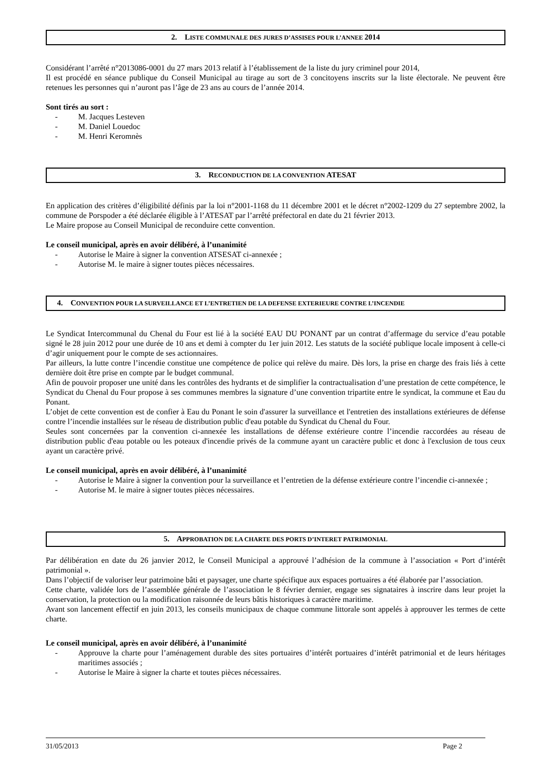2. LISTE COMMUNALE DES JURES D’ASSISES POUR L’ANNEE 2014
Considérant l’arrêté n°2013086-0001 du 27 mars 2013 relatif à l’établissement de la liste du jury criminel pour 2014,
Il est procédé en séance publique du Conseil Municipal au tirage au sort de 3 concitoyens inscrits sur la liste électorale. Ne peuvent être retenues les personnes qui n’auront pas l’âge de 23 ans au cours de l’année 2014.
Sont tirés au sort :
- M. Jacques Lesteven
- M. Daniel Louedoc
- M. Henri Keromnès
3. RECONDUCTION DE LA CONVENTION ATESAT
En application des critères d’éligibilité définis par la loi n°2001-1168 du 11 décembre 2001 et le décret n°2002-1209 du 27 septembre 2002, la commune de Porspoder a été déclarée éligible à l’ATESAT par l’arrêté préfectoral en date du 21 février 2013.
Le Maire propose au Conseil Municipal de reconduire cette convention.
Le conseil municipal, après en avoir délibéré, à l’unanimité
- Autorise le Maire à signer la convention ATSESAT ci-annexée ;
- Autorise M. le maire à signer toutes pièces nécessaires.
4. CONVENTION POUR LA SURVEILLANCE ET L’ENTRETIEN DE LA DEFENSE EXTERIEURE CONTRE L’INCENDIE
Le Syndicat Intercommunal du Chenal du Four est lié à la société EAU DU PONANT par un contrat d’affermage du service d’eau potable signé le 28 juin 2012 pour une durée de 10 ans et demi à compter du 1er juin 2012. Les statuts de la société publique locale imposent à celle-ci d’agir uniquement pour le compte de ses actionnaires.
Par ailleurs, la lutte contre l’incendie constitue une compétence de police qui relève du maire. Dès lors, la prise en charge des frais liés à cette dernière doit être prise en compte par le budget communal.
Afin de pouvoir proposer une unité dans les contrôles des hydrants et de simplifier la contractualisation d’une prestation de cette compétence, le Syndicat du Chenal du Four propose à ses communes membres la signature d’une convention tripartite entre le syndicat, la commune et Eau du Ponant.
L’objet de cette convention est de confier à Eau du Ponant le soin d'assurer la surveillance et l'entretien des installations extérieures de défense contre l’incendie installées sur le réseau de distribution public d'eau potable du Syndicat du Chenal du Four.
Seules sont concernées par la convention ci-annexée les installations de défense extérieure contre l’incendie raccordées au réseau de distribution public d'eau potable ou les poteaux d'incendie privés de la commune ayant un caractère public et donc à l'exclusion de tous ceux ayant un caractère privé.
Le conseil municipal, après en avoir délibéré, à l’unanimité
- Autorise le Maire à signer la convention pour la surveillance et l’entretien de la défense extérieure contre l’incendie ci-annexée ;
- Autorise M. le maire à signer toutes pièces nécessaires.
5. APPROBATION DE LA CHARTE DES PORTS D’INTERET PATRIMONIAL
Par délibération en date du 26 janvier 2012, le Conseil Municipal a approuvé l’adhésion de la commune à l’association « Port d’intérêt patrimonial ».
Dans l’objectif de valoriser leur patrimoine bâti et paysager, une charte spécifique aux espaces portuaires a été élaborée par l’association.
Cette charte, validée lors de l’assemblée générale de l’association le 8 février dernier, engage ses signataires à inscrire dans leur projet la conservation, la protection ou la modification raisonnée de leurs bâtis historiques à caractère maritime.
Avant son lancement effectif en juin 2013, les conseils municipaux de chaque commune littorale sont appelés à approuver les termes de cette charte.
Le conseil municipal, après en avoir délibéré, à l’unanimité
- Approuve la charte pour l’aménagement durable des sites portuaires d’intérêt portuaires d’intérêt patrimonial et de leurs héritages maritimes associés ;
- Autorise le Maire à signer la charte et toutes pièces nécessaires.
31/05/2013 Page 2